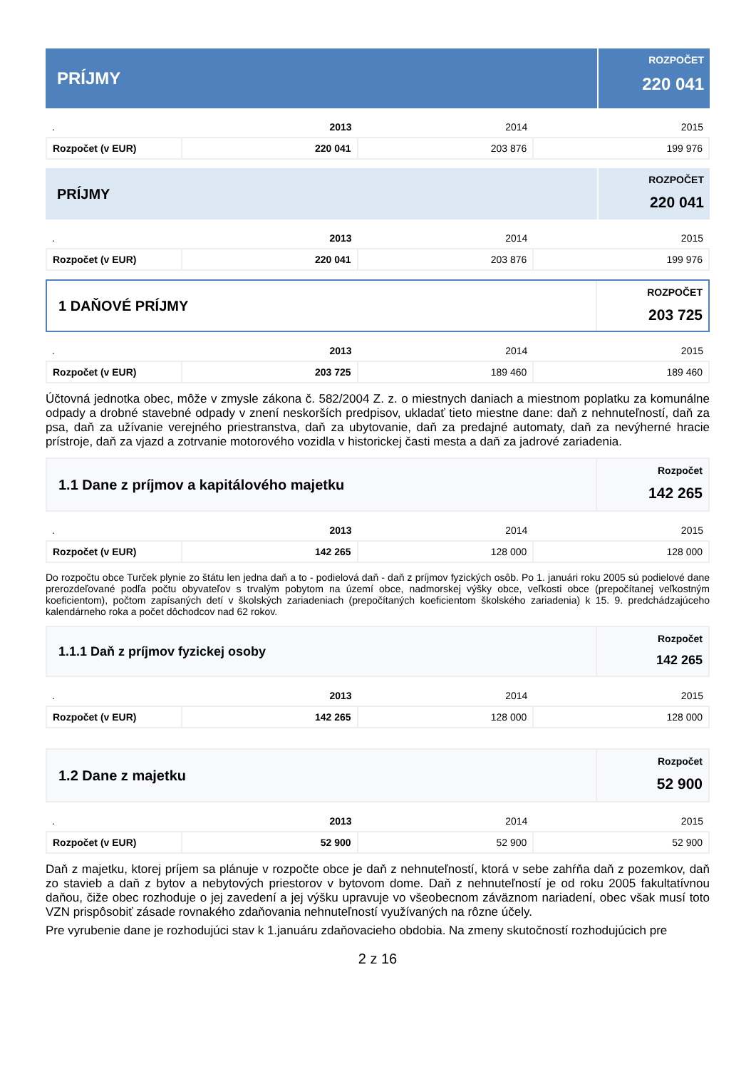PRÍJMY
ROZPOČET
220 041
| . | 2013 | 2014 | 2015 |
| --- | --- | --- | --- |
| Rozpočet (v EUR) | 220 041 | 203 876 | 199 976 |
PRÍJMY
ROZPOČET
220 041
| . | 2013 | 2014 | 2015 |
| --- | --- | --- | --- |
| Rozpočet (v EUR) | 220 041 | 203 876 | 199 976 |
1 DAŇOVÉ PRÍJMY
ROZPOČET
203 725
| . | 2013 | 2014 | 2015 |
| --- | --- | --- | --- |
| Rozpočet (v EUR) | 203 725 | 189 460 | 189 460 |
Účtovná jednotka obec, môže v zmysle zákona č. 582/2004 Z. z. o miestnych daniach a miestnom poplatku za komunálne odpady a drobné stavebné odpady v znení neskorších predpisov, ukladať tieto miestne dane: daň z nehnuteľností, daň za psa, daň za užívanie verejného priestranstva, daň za ubytovanie, daň za predajné automaty, daň za nevýherné hracie prístroje, daň za vjazd a zotrvanie motorového vozidla v historickej časti mesta a daň za jadrové zariadenia.
1.1 Dane z príjmov a kapitálového majetku
Rozpočet
142 265
| . | 2013 | 2014 | 2015 |
| --- | --- | --- | --- |
| Rozpočet (v EUR) | 142 265 | 128 000 | 128 000 |
Do rozpočtu obce Turček plynie zo štátu len jedna daň a to - podielová daň - daň z príjmov fyzických osôb. Po 1. januári roku 2005 sú podielové dane prerozdeľované podľa počtu obyvateľov s trvalým pobytom na území obce, nadmorskej výšky obce, veľkosti obce (prepočítanej veľkostným koeficientom), počtom zapísaných detí v školských zariadeniach (prepočítaných koeficientom školského zariadenia) k 15. 9. predchádzajúceho kalendárneho roka a počet dôchodcov nad 62 rokov.
1.1.1 Daň z príjmov fyzickej osoby
Rozpočet
142 265
| . | 2013 | 2014 | 2015 |
| --- | --- | --- | --- |
| Rozpočet (v EUR) | 142 265 | 128 000 | 128 000 |
1.2 Dane z majetku
Rozpočet
52 900
| . | 2013 | 2014 | 2015 |
| --- | --- | --- | --- |
| Rozpočet (v EUR) | 52 900 | 52 900 | 52 900 |
Daň z majetku, ktorej príjem sa plánuje v rozpočte obce je daň z nehnuteľností, ktorá v sebe zahŕňa daň z pozemkov, daň zo stavieb a daň z bytov a nebytových priestorov v bytovom dome. Daň z nehnuteľností je od roku 2005 fakultatívnou daňou, čiže obec rozhoduje o jej zavedení a jej výšku upravuje vo všeobecnom záväznom nariadení, obec však musí toto VZN prispôsobiť zásade rovnakého zdaňovania nehnuteľností využívaných na rôzne účely.
Pre vyrubenie dane je rozhodujúci stav k 1.januáru zdaňovacieho obdobia. Na zmeny skutočností rozhodujúcich pre
2 z 16